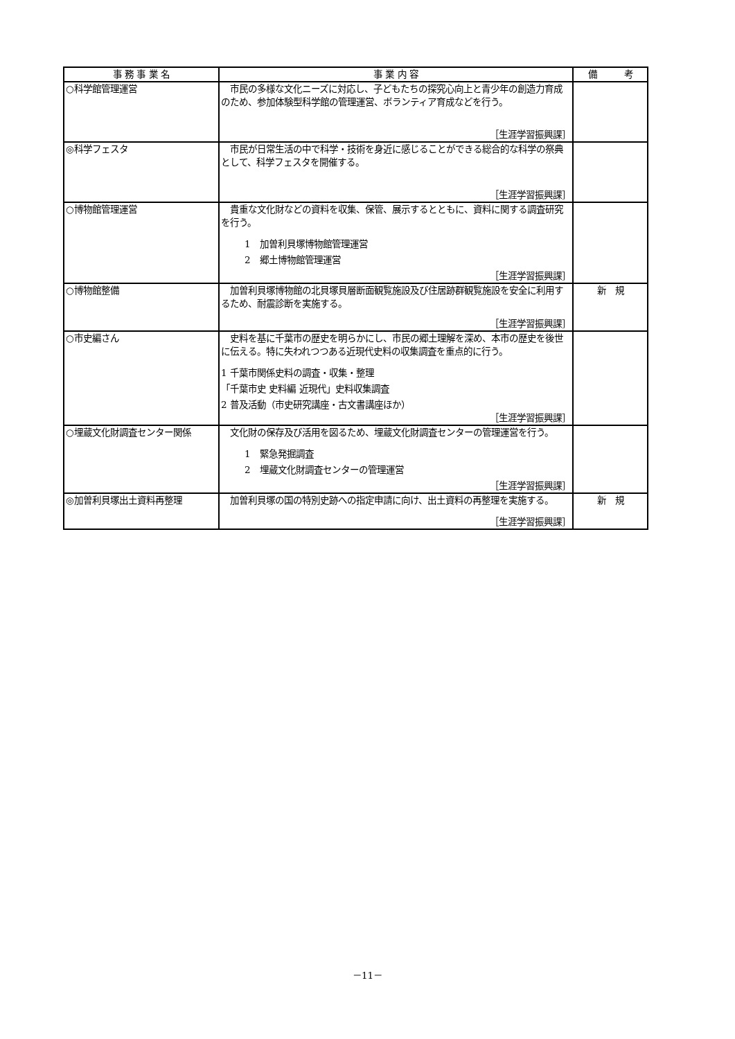| 事 務 事 業 名 | 事 業 内 容 | 備 考 |
| --- | --- | --- |
| ○科学館管理運営 | 市民の多様な文化ニーズに対応し、子どもたちの探究心向上と青少年の創造力育成のため、参加体験型科学館の管理運営、ボランティア育成などを行う。 ［生涯学習振興課］ | |
| ◎科学フェスタ | 市民が日常生活の中で科学・技術を身近に感じることができる総合的な科学の祭典として、科学フェスタを開催する。 ［生涯学習振興課］ | |
| ○博物館管理運営 | 貴重な文化財などの資料を収集、保管、展示するとともに、資料に関する調査研究を行う。 1 加曽利貝塚博物館管理運営 2 郷土博物館管理運営 ［生涯学習振興課］ | |
| ○博物館整備 | 加曽利貝塚博物館の北貝塚貝層断面観覧施設及び住居跡群観覧施設を安全に利用するため、耐震診断を実施する。 ［生涯学習振興課］ | 新 規 |
| ○市史編さん | 史料を基に千葉市の歴史を明らかにし、市民の郷土理解を深め、本市の歴史を後世に伝える。特に失われつつある近現代史料の収集調査を重点的に行う。 1 千葉市関係史料の調査・収集・整理 「千葉市史 史料編 近現代」史料収集調査 2 普及活動（市史研究講座・古文書講座ほか） ［生涯学習振興課］ | |
| ○埋蔵文化財調査センター関係 | 文化財の保存及び活用を図るため、埋蔵文化財調査センターの管理運営を行う。 1 緊急発掘調査 2 埋蔵文化財調査センターの管理運営 ［生涯学習振興課］ | |
| ◎加曽利貝塚出土資料再整理 | 加曽利貝塚の国の特別史跡への指定申請に向け、出土資料の再整理を実施する。 ［生涯学習振興課］ | 新 規 |
－11－